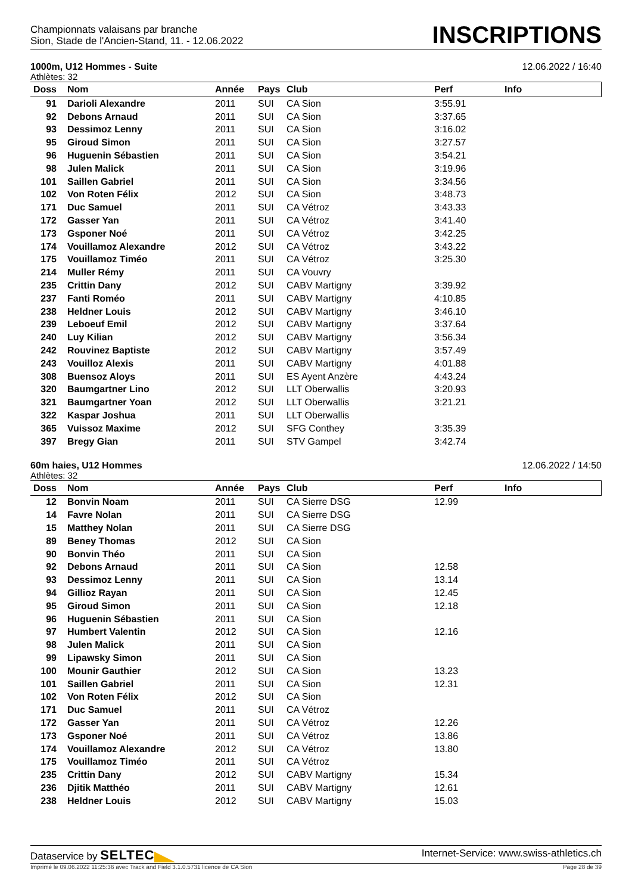Championnats valaisans par branche
Sion, Stade de l'Ancien-Stand, 11. - 12.06.2022
INSCRIPTIONS
1000m, U12 Hommes - Suite 12.06.2022 / 16:40
Athlètes: 32
| Doss | Nom | Année | Pays | Club | Perf | Info |
| --- | --- | --- | --- | --- | --- | --- |
| 91 | Darioli Alexandre | 2011 | SUI | CA Sion | 3:55.91 | |
| 92 | Debons Arnaud | 2011 | SUI | CA Sion | 3:37.65 | |
| 93 | Dessimoz Lenny | 2011 | SUI | CA Sion | 3:16.02 | |
| 95 | Giroud Simon | 2011 | SUI | CA Sion | 3:27.57 | |
| 96 | Huguenin Sébastien | 2011 | SUI | CA Sion | 3:54.21 | |
| 98 | Julen Malick | 2011 | SUI | CA Sion | 3:19.96 | |
| 101 | Saillen Gabriel | 2011 | SUI | CA Sion | 3:34.56 | |
| 102 | Von Roten Félix | 2012 | SUI | CA Sion | 3:48.73 | |
| 171 | Duc Samuel | 2011 | SUI | CA Vétroz | 3:43.33 | |
| 172 | Gasser Yan | 2011 | SUI | CA Vétroz | 3:41.40 | |
| 173 | Gsponer Noé | 2011 | SUI | CA Vétroz | 3:42.25 | |
| 174 | Vouillamoz Alexandre | 2012 | SUI | CA Vétroz | 3:43.22 | |
| 175 | Vouillamoz Timéo | 2011 | SUI | CA Vétroz | 3:25.30 | |
| 214 | Muller Rémy | 2011 | SUI | CA Vouvry | | |
| 235 | Crittin Dany | 2012 | SUI | CABV Martigny | 3:39.92 | |
| 237 | Fanti Roméo | 2011 | SUI | CABV Martigny | 4:10.85 | |
| 238 | Heldner Louis | 2012 | SUI | CABV Martigny | 3:46.10 | |
| 239 | Leboeuf Emil | 2012 | SUI | CABV Martigny | 3:37.64 | |
| 240 | Luy Kilian | 2012 | SUI | CABV Martigny | 3:56.34 | |
| 242 | Rouvinez Baptiste | 2012 | SUI | CABV Martigny | 3:57.49 | |
| 243 | Vouilloz Alexis | 2011 | SUI | CABV Martigny | 4:01.88 | |
| 308 | Buensoz Aloys | 2011 | SUI | ES Ayent Anzère | 4:43.24 | |
| 320 | Baumgartner Lino | 2012 | SUI | LLT Oberwallis | 3:20.93 | |
| 321 | Baumgartner Yoan | 2012 | SUI | LLT Oberwallis | 3:21.21 | |
| 322 | Kaspar Joshua | 2011 | SUI | LLT Oberwallis | | |
| 365 | Vuissoz Maxime | 2012 | SUI | SFG Conthey | 3:35.39 | |
| 397 | Bregy Gian | 2011 | SUI | STV Gampel | 3:42.74 | |
60m haies, U12 Hommes 12.06.2022 / 14:50
Athlètes: 32
| Doss | Nom | Année | Pays | Club | Perf | Info |
| --- | --- | --- | --- | --- | --- | --- |
| 12 | Bonvin Noam | 2011 | SUI | CA Sierre DSG | 12.99 | |
| 14 | Favre Nolan | 2011 | SUI | CA Sierre DSG | | |
| 15 | Matthey Nolan | 2011 | SUI | CA Sierre DSG | | |
| 89 | Beney Thomas | 2012 | SUI | CA Sion | | |
| 90 | Bonvin Théo | 2011 | SUI | CA Sion | | |
| 92 | Debons Arnaud | 2011 | SUI | CA Sion | 12.58 | |
| 93 | Dessimoz Lenny | 2011 | SUI | CA Sion | 13.14 | |
| 94 | Gillioz Rayan | 2011 | SUI | CA Sion | 12.45 | |
| 95 | Giroud Simon | 2011 | SUI | CA Sion | 12.18 | |
| 96 | Huguenin Sébastien | 2011 | SUI | CA Sion | | |
| 97 | Humbert Valentin | 2012 | SUI | CA Sion | 12.16 | |
| 98 | Julen Malick | 2011 | SUI | CA Sion | | |
| 99 | Lipawsky Simon | 2011 | SUI | CA Sion | | |
| 100 | Mounir Gauthier | 2012 | SUI | CA Sion | 13.23 | |
| 101 | Saillen Gabriel | 2011 | SUI | CA Sion | 12.31 | |
| 102 | Von Roten Félix | 2012 | SUI | CA Sion | | |
| 171 | Duc Samuel | 2011 | SUI | CA Vétroz | | |
| 172 | Gasser Yan | 2011 | SUI | CA Vétroz | 12.26 | |
| 173 | Gsponer Noé | 2011 | SUI | CA Vétroz | 13.86 | |
| 174 | Vouillamoz Alexandre | 2012 | SUI | CA Vétroz | 13.80 | |
| 175 | Vouillamoz Timéo | 2011 | SUI | CA Vétroz | | |
| 235 | Crittin Dany | 2012 | SUI | CABV Martigny | 15.34 | |
| 236 | Djitik Matthéo | 2011 | SUI | CABV Martigny | 12.61 | |
| 238 | Heldner Louis | 2012 | SUI | CABV Martigny | 15.03 | |
Dataservice by SELTEC Internet-Service: www.swiss-athletics.ch
Imprimé le 09.06.2022 11:25:36 avec Track and Field 3.1.0.5731 licence de CA Sion Page 28 de 39